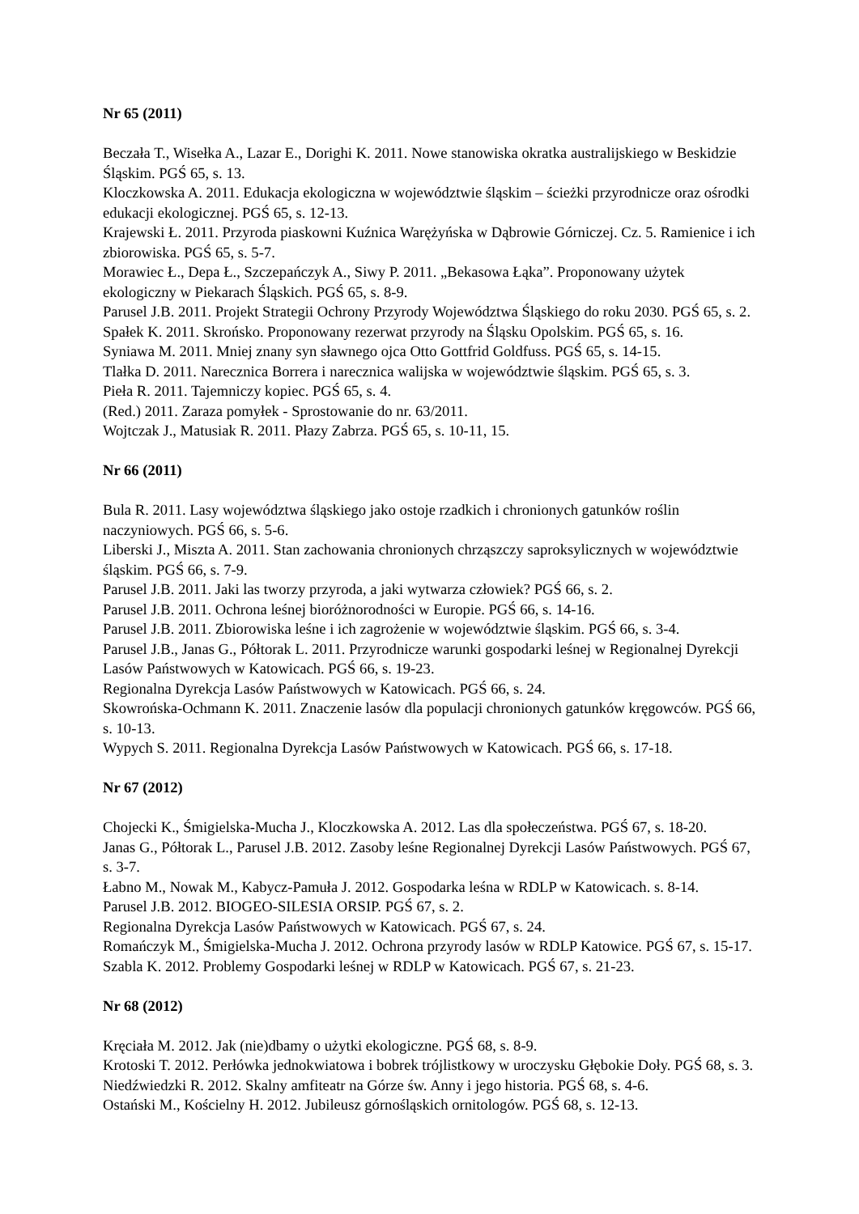Nr 65 (2011)
Beczała T., Wisełka A., Lazar E., Dorighi K. 2011. Nowe stanowiska okratka australijskiego w Beskidzie Śląskim. PGŚ 65, s. 13.
Kloczkowska A. 2011. Edukacja ekologiczna w województwie śląskim – ścieżki przyrodnicze oraz ośrodki edukacji ekologicznej. PGŚ 65, s. 12-13.
Krajewski Ł. 2011. Przyroda piaskowni Kuźnica Warężyńska w Dąbrowie Górniczej. Cz. 5. Ramienice i ich zbiorowiska. PGŚ 65, s. 5-7.
Morawiec Ł., Depa Ł., Szczepańczyk A., Siwy P. 2011. „Bekasowa Łąka”. Proponowany użytek ekologiczny w Piekarach Śląskich. PGŚ 65, s. 8-9.
Parusel J.B. 2011. Projekt Strategii Ochrony Przyrody Województwa Śląskiego do roku 2030. PGŚ 65, s. 2.
Spałek K. 2011. Skrońsko. Proponowany rezerwat przyrody na Śląsku Opolskim. PGŚ 65, s. 16.
Syniawa M. 2011. Mniej znany syn sławnego ojca Otto Gottfrid Goldfuss. PGŚ 65, s. 14-15.
Tlałka D. 2011. Narecznica Borrera i narecznica walijska w województwie śląskim. PGŚ 65, s. 3.
Pieła R. 2011. Tajemniczy kopiec. PGŚ 65, s. 4.
(Red.) 2011. Zaraza pomyłek - Sprostowanie do nr. 63/2011.
Wojtczak J., Matusiak R. 2011. Płazy Zabrza. PGŚ 65, s. 10-11, 15.
Nr 66 (2011)
Bula R. 2011. Lasy województwa śląskiego jako ostoje rzadkich i chronionych gatunków roślin naczyniowych. PGŚ 66, s. 5-6.
Liberski J., Miszta A. 2011. Stan zachowania chronionych chrząszczy saproksylicznych w województwie śląskim. PGŚ 66, s. 7-9.
Parusel J.B. 2011. Jaki las tworzy przyroda, a jaki wytwarza człowiek? PGŚ 66, s. 2.
Parusel J.B. 2011. Ochrona leśnej bioróżnorodności w Europie. PGŚ 66, s. 14-16.
Parusel J.B. 2011. Zbiorowiska leśne i ich zagrożenie w województwie śląskim. PGŚ 66, s. 3-4.
Parusel J.B., Janas G., Półtorak L. 2011. Przyrodnicze warunki gospodarki leśnej w Regionalnej Dyrekcji Lasów Państwowych w Katowicach. PGŚ 66, s. 19-23.
Regionalna Dyrekcja Lasów Państwowych w Katowicach. PGŚ 66, s. 24.
Skowrońska-Ochmann K. 2011. Znaczenie lasów dla populacji chronionych gatunków kręgowców. PGŚ 66, s. 10-13.
Wypych S. 2011. Regionalna Dyrekcja Lasów Państwowych w Katowicach. PGŚ 66, s. 17-18.
Nr 67 (2012)
Chojecki K., Śmigielska-Mucha J., Kloczkowska A. 2012. Las dla społeczeństwa. PGŚ 67, s. 18-20.
Janas G., Półtorak L., Parusel J.B. 2012. Zasoby leśne Regionalnej Dyrekcji Lasów Państwowych. PGŚ 67, s. 3-7.
Łabno M., Nowak M., Kabycz-Pamuła J. 2012. Gospodarka leśna w RDLP w Katowicach. s. 8-14.
Parusel J.B. 2012. BIOGEO-SILESIA ORSIP. PGŚ 67, s. 2.
Regionalna Dyrekcja Lasów Państwowych w Katowicach. PGŚ 67, s. 24.
Romańczyk M., Śmigielska-Mucha J. 2012. Ochrona przyrody lasów w RDLP Katowice. PGŚ 67, s. 15-17.
Szabla K. 2012. Problemy Gospodarki leśnej w RDLP w Katowicach. PGŚ 67, s. 21-23.
Nr 68 (2012)
Kręciała M. 2012. Jak (nie)dbamy o użytki ekologiczne. PGŚ 68, s. 8-9.
Krotoski T. 2012. Perłówka jednokwiatowa i bobrek trójlistkowy w uroczysku Głębokie Doły. PGŚ 68, s. 3.
Niedźwiedzki R. 2012. Skalny amfiteatr na Górze św. Anny i jego historia. PGŚ 68, s. 4-6.
Ostański M., Kościelny H. 2012. Jubileusz górnośląskich ornitologów. PGŚ 68, s. 12-13.